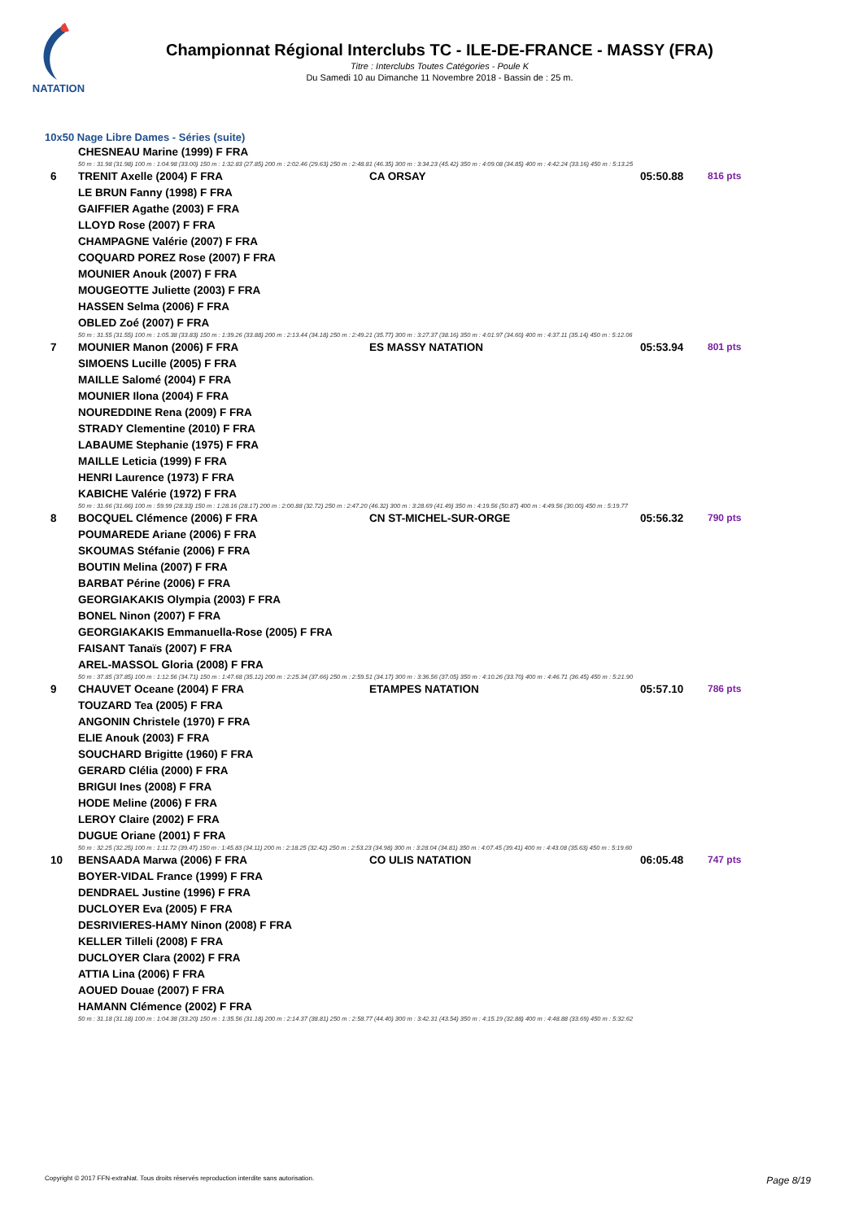NATATION
Championnat Régional Interclubs TC - ILE-DE-FRANCE - MASSY (FRA)
Titre : Interclubs Toutes Catégories - Poule K
Du Samedi 10 au Dimanche 11 Novembre 2018 - Bassin de : 25 m.
10x50 Nage Libre Dames - Séries (suite)
| | CHESNEAU Marine (1999) F FRA | | | |
| | 50 m : 31.98 (31.98) 100 m : 1:04.98 (33.00) 150 m : 1:32.83 (27.85) 200 m : 2:02.46 (29.63) 250 m : 2:48.81 (46.35) 300 m : 3:34.23 (45.42) 350 m : 4:09.08 (34.85) 400 m : 4:42.24 (33.16) 450 m : 5:13.25 | | | |
| 6 | TRENIT Axelle (2004) F FRA | CA ORSAY | 05:50.88 | 816 pts |
| | LE BRUN Fanny (1998) F FRA | | | |
| | GAIFFIER Agathe (2003) F FRA | | | |
| | LLOYD Rose (2007) F FRA | | | |
| | CHAMPAGNE Valérie (2007) F FRA | | | |
| | COQUARD POREZ Rose (2007) F FRA | | | |
| | MOUNIER Anouk (2007) F FRA | | | |
| | MOUGEOTTE Juliette (2003) F FRA | | | |
| | HASSEN Selma (2006) F FRA | | | |
| | OBLED Zoé (2007) F FRA | | | |
| | 50 m : 31.55 (31.55) 100 m : 1:05.38 (33.83) 150 m : 1:39.26 (33.88) 200 m : 2:13.44 (34.18) 250 m : 2:49.21 (35.77) 300 m : 3:27.37 (38.16) 350 m : 4:01.97 (34.60) 400 m : 4:37.11 (35.14) 450 m : 5:12.06 | | | |
| 7 | MOUNIER Manon (2006) F FRA | ES MASSY NATATION | 05:53.94 | 801 pts |
| | SIMOENS Lucille (2005) F FRA | | | |
| | MAILLE Salomé (2004) F FRA | | | |
| | MOUNIER Ilona (2004) F FRA | | | |
| | NOUREDDINE Rena (2009) F FRA | | | |
| | STRADY Clementine (2010) F FRA | | | |
| | LABAUME Stephanie (1975) F FRA | | | |
| | MAILLE Leticia (1999) F FRA | | | |
| | HENRI Laurence (1973) F FRA | | | |
| | KABICHE Valérie (1972) F FRA | | | |
| | 50 m : 31.66 (31.66) 100 m : 59.99 (28.33) 150 m : 1:28.16 (28.17) 200 m : 2:00.88 (32.72) 250 m : 2:47.20 (46.32) 300 m : 3:28.69 (41.49) 350 m : 4:19.56 (50.87) 400 m : 4:49.56 (30.00) 450 m : 5:19.77 | | | |
| 8 | BOCQUEL Clémence (2006) F FRA | CN ST-MICHEL-SUR-ORGE | 05:56.32 | 790 pts |
| | POUMAREDE Ariane (2006) F FRA | | | |
| | SKOUMAS Stéfanie (2006) F FRA | | | |
| | BOUTIN Melina (2007) F FRA | | | |
| | BARBAT Périne (2006) F FRA | | | |
| | GEORGIAKAKIS Olympia (2003) F FRA | | | |
| | BONEL Ninon (2007) F FRA | | | |
| | GEORGIAKAKIS Emmanuella-Rose (2005) F FRA | | | |
| | FAISANT Tanaïs (2007) F FRA | | | |
| | AREL-MASSOL Gloria (2008) F FRA | | | |
| | 50 m : 37.85 (37.85) 100 m : 1:12.56 (34.71) 150 m : 1:47.68 (35.12) 200 m : 2:25.34 (37.66) 250 m : 2:59.51 (34.17) 300 m : 3:36.56 (37.05) 350 m : 4:10.26 (33.70) 400 m : 4:46.71 (36.45) 450 m : 5:21.90 | | | |
| 9 | CHAUVET Oceane (2004) F FRA | ETAMPES NATATION | 05:57.10 | 786 pts |
| | TOUZARD Tea (2005) F FRA | | | |
| | ANGONIN Christele (1970) F FRA | | | |
| | ELIE Anouk (2003) F FRA | | | |
| | SOUCHARD Brigitte (1960) F FRA | | | |
| | GERARD Clélia (2000) F FRA | | | |
| | BRIGUI Ines (2008) F FRA | | | |
| | HODE Meline (2006) F FRA | | | |
| | LEROY Claire (2002) F FRA | | | |
| | DUGUE Oriane (2001) F FRA | | | |
| | 50 m : 32.25 (32.25) 100 m : 1:11.72 (39.47) 150 m : 1:45.83 (34.11) 200 m : 2:18.25 (32.42) 250 m : 2:53.23 (34.98) 300 m : 3:28.04 (34.81) 350 m : 4:07.45 (39.41) 400 m : 4:43.08 (35.63) 450 m : 5:19.60 | | | |
| 10 | BENSAADA Marwa (2006) F FRA | CO ULIS NATATION | 06:05.48 | 747 pts |
| | BOYER-VIDAL France (1999) F FRA | | | |
| | DENDRAEL Justine (1996) F FRA | | | |
| | DUCLOYER Eva (2005) F FRA | | | |
| | DESRIVIERES-HAMY Ninon (2008) F FRA | | | |
| | KELLER Tilleli (2008) F FRA | | | |
| | DUCLOYER Clara (2002) F FRA | | | |
| | ATTIA Lina (2006) F FRA | | | |
| | AOUED Douae (2007) F FRA | | | |
| | HAMANN Clémence (2002) F FRA | | | |
| | 50 m : 31.18 (31.18) 100 m : 1:04.38 (33.20) 150 m : 1:35.56 (31.18) 200 m : 2:14.37 (38.81) 250 m : 2:58.77 (44.40) 300 m : 3:42.31 (43.54) 350 m : 4:15.19 (32.88) 400 m : 4:48.88 (33.69) 450 m : 5:32.62 | | | |
Copyright © 2017 FFN-extraNat. Tous droits réservés reproduction interdite sans autorisation. Page 8/19